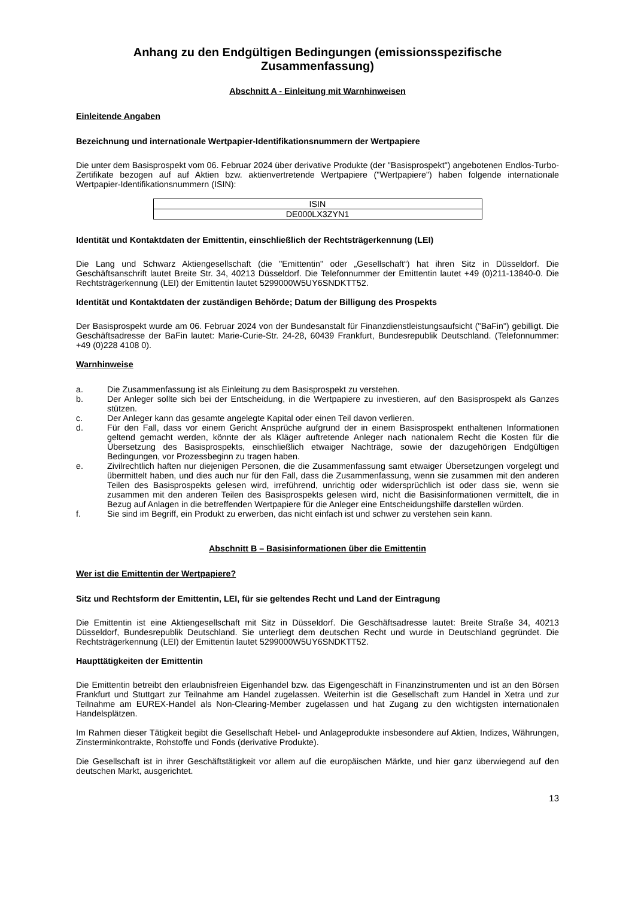Anhang zu den Endgültigen Bedingungen (emissionsspezifische Zusammenfassung)
Abschnitt A - Einleitung mit Warnhinweisen
Einleitende Angaben
Bezeichnung und internationale Wertpapier-Identifikationsnummern der Wertpapiere
Die unter dem Basisprospekt vom 06. Februar 2024 über derivative Produkte (der "Basisprospekt") angebotenen Endlos-Turbo-Zertifikate bezogen auf auf Aktien bzw. aktienvertretende Wertpapiere ("Wertpapiere") haben folgende internationale Wertpapier-Identifikationsnummern (ISIN):
| ISIN |
| DE000LX3ZYN1 |
Identität und Kontaktdaten der Emittentin, einschließlich der Rechtsträgerkennung (LEI)
Die Lang und Schwarz Aktiengesellschaft (die "Emittentin" oder „Gesellschaft“) hat ihren Sitz in Düsseldorf. Die Geschäftsanschrift lautet Breite Str. 34, 40213 Düsseldorf. Die Telefonnummer der Emittentin lautet +49 (0)211-13840-0. Die Rechtsträgerkennung (LEI) der Emittentin lautet 5299000W5UY6SNDKTT52.
Identität und Kontaktdaten der zuständigen Behörde; Datum der Billigung des Prospekts
Der Basisprospekt wurde am 06. Februar 2024 von der Bundesanstalt für Finanzdienstleistungsaufsicht ("BaFin") gebilligt. Die Geschäftsadresse der BaFin lautet: Marie-Curie-Str. 24-28, 60439 Frankfurt, Bundesrepublik Deutschland. (Telefonnummer: +49 (0)228 4108 0).
Warnhinweise
a. Die Zusammenfassung ist als Einleitung zu dem Basisprospekt zu verstehen.
b. Der Anleger sollte sich bei der Entscheidung, in die Wertpapiere zu investieren, auf den Basisprospekt als Ganzes stützen.
c. Der Anleger kann das gesamte angelegte Kapital oder einen Teil davon verlieren.
d. Für den Fall, dass vor einem Gericht Ansprüche aufgrund der in einem Basisprospekt enthaltenen Informationen geltend gemacht werden, könnte der als Kläger auftretende Anleger nach nationalem Recht die Kosten für die Übersetzung des Basisprospekts, einschließlich etwaiger Nachträge, sowie der dazugehörigen Endgültigen Bedingungen, vor Prozessbeginn zu tragen haben.
e. Zivilrechtlich haften nur diejenigen Personen, die die Zusammenfassung samt etwaiger Übersetzungen vorgelegt und übermittelt haben, und dies auch nur für den Fall, dass die Zusammenfassung, wenn sie zusammen mit den anderen Teilen des Basisprospekts gelesen wird, irreführend, unrichtig oder widersprüchlich ist oder dass sie, wenn sie zusammen mit den anderen Teilen des Basisprospekts gelesen wird, nicht die Basisinformationen vermittelt, die in Bezug auf Anlagen in die betreffenden Wertpapiere für die Anleger eine Entscheidungshilfe darstellen würden.
f. Sie sind im Begriff, ein Produkt zu erwerben, das nicht einfach ist und schwer zu verstehen sein kann.
Abschnitt B – Basisinformationen über die Emittentin
Wer ist die Emittentin der Wertpapiere?
Sitz und Rechtsform der Emittentin, LEI, für sie geltendes Recht und Land der Eintragung
Die Emittentin ist eine Aktiengesellschaft mit Sitz in Düsseldorf. Die Geschäftsadresse lautet: Breite Straße 34, 40213 Düsseldorf, Bundesrepublik Deutschland. Sie unterliegt dem deutschen Recht und wurde in Deutschland gegründet. Die Rechtsträgerkennung (LEI) der Emittentin lautet 5299000W5UY6SNDKTT52.
Haupttätigkeiten der Emittentin
Die Emittentin betreibt den erlaubnisfreien Eigenhandel bzw. das Eigengeschäft in Finanzinstrumenten und ist an den Börsen Frankfurt und Stuttgart zur Teilnahme am Handel zugelassen. Weiterhin ist die Gesellschaft zum Handel in Xetra und zur Teilnahme am EUREX-Handel als Non-Clearing-Member zugelassen und hat Zugang zu den wichtigsten internationalen Handelsplätzen.
Im Rahmen dieser Tätigkeit begibt die Gesellschaft Hebel- und Anlageprodukte insbesondere auf Aktien, Indizes, Währungen, Zinsterminkontrakte, Rohstoffe und Fonds (derivative Produkte).
Die Gesellschaft ist in ihrer Geschäftstätigkeit vor allem auf die europäischen Märkte, und hier ganz überwiegend auf den deutschen Markt, ausgerichtet.
13